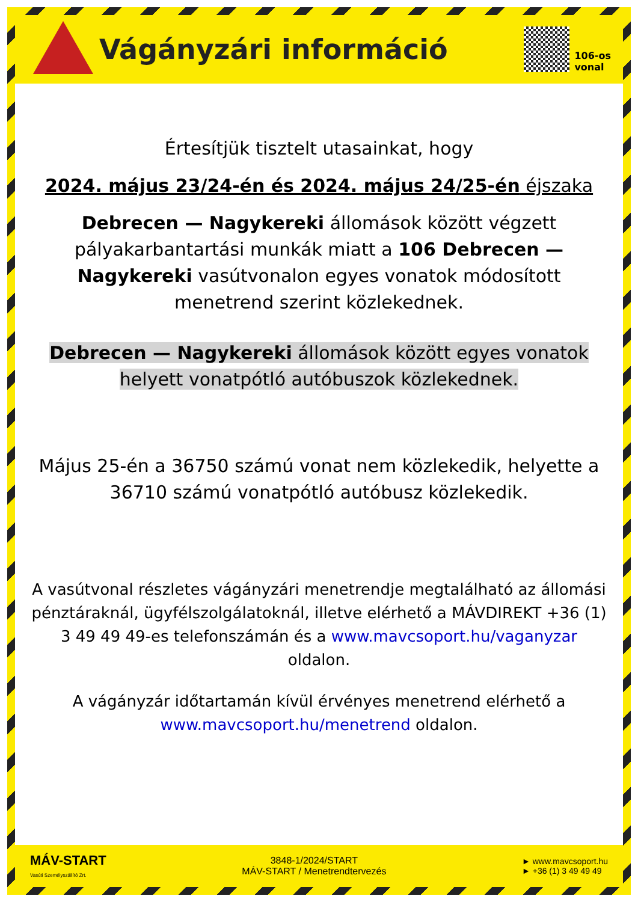Vágányzári információ
106-os
vonal
Értesítjük tisztelt utasainkat, hogy
2024. május 23/24-én és 2024. május 24/25-én éjszaka
Debrecen — Nagykereki állomások között végzett pályakarbantartási munkák miatt a 106 Debrecen — Nagykereki vasútvonalon egyes vonatok módosított menetrend szerint közlekednek.
Debrecen — Nagykereki állomások között egyes vonatok helyett vonatpótló autóbuszok közlekednek.
Május 25-én a 36750 számú vonat nem közlekedik, helyette a 36710 számú vonatpótló autóbusz közlekedik.
A vasútvonal részletes vágányzári menetrendje megtalálható az állomási pénztáraknál, ügyfélszolgálatoknál, illetve elérhető a MÁVDIREKT +36 (1) 3 49 49 49-es telefonszámán és a www.mavcsoport.hu/vaganyzar oldalon.
A vágányzár időtartamán kívül érvényes menetrend elérhető a www.mavcsoport.hu/menetrend oldalon.
MÁV-START
Vasúti Személyszállító Zrt.
3848-1/2024/START
MÁV-START / Menetrendtervezés
► www.mavcsoport.hu
► +36 (1) 3 49 49 49